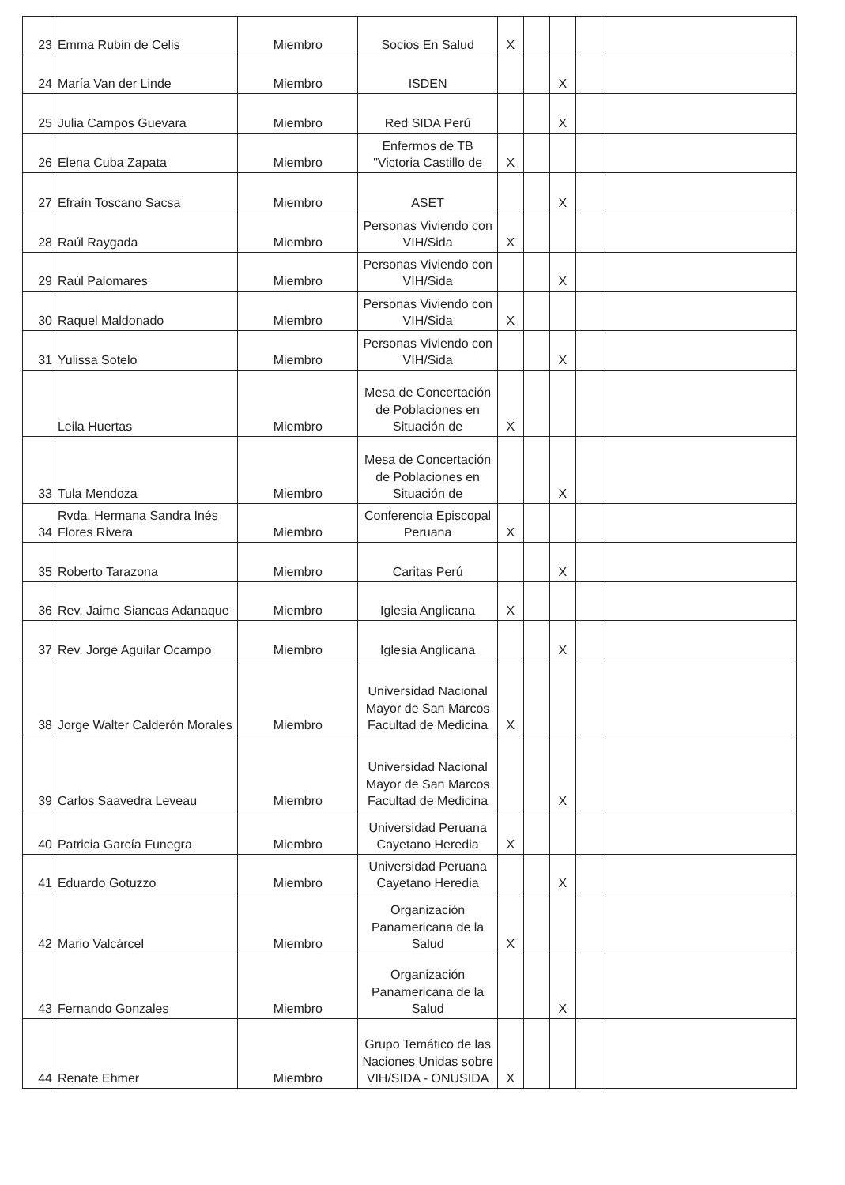| 23 | Emma Rubin de Celis | Miembro | Socios En Salud | X | | | | |
| 24 | María Van der Linde | Miembro | ISDEN | | | X | | |
| 25 | Julia Campos Guevara | Miembro | Red SIDA Perú | | | X | | |
| 26 | Elena Cuba Zapata | Miembro | Enfermos de TB "Victoria Castillo de | X | | | | |
| 27 | Efraín Toscano Sacsa | Miembro | ASET | | | X | | |
| 28 | Raúl Raygada | Miembro | Personas Viviendo con VIH/Sida | X | | | | |
| 29 | Raúl Palomares | Miembro | Personas Viviendo con VIH/Sida | | | X | | |
| 30 | Raquel Maldonado | Miembro | Personas Viviendo con VIH/Sida | X | | | | |
| 31 | Yulissa Sotelo | Miembro | Personas Viviendo con VIH/Sida | | | X | | |
| | Leila Huertas | Miembro | Mesa de Concertación de Poblaciones en Situación de | X | | | | |
| 33 | Tula Mendoza | Miembro | Mesa de Concertación de Poblaciones en Situación de | | | X | | |
| 34 | Rvda. Hermana Sandra Inés Flores Rivera | Miembro | Conferencia Episcopal Peruana | X | | | | |
| 35 | Roberto Tarazona | Miembro | Caritas Perú | | | X | | |
| 36 | Rev. Jaime Siancas Adanaque | Miembro | Iglesia Anglicana | X | | | | |
| 37 | Rev. Jorge Aguilar Ocampo | Miembro | Iglesia Anglicana | | | X | | |
| 38 | Jorge Walter Calderón Morales | Miembro | Universidad Nacional Mayor de San Marcos Facultad de Medicina | X | | | | |
| 39 | Carlos Saavedra Leveau | Miembro | Universidad Nacional Mayor de San Marcos Facultad de Medicina | | | X | | |
| 40 | Patricia García Funegra | Miembro | Universidad Peruana Cayetano Heredia | X | | | | |
| 41 | Eduardo Gotuzzo | Miembro | Universidad Peruana Cayetano Heredia | | | X | | |
| 42 | Mario Valcárcel | Miembro | Organización Panamericana de la Salud | X | | | | |
| 43 | Fernando Gonzales | Miembro | Organización Panamericana de la Salud | | | X | | |
| 44 | Renate Ehmer | Miembro | Grupo Temático de las Naciones Unidas sobre VIH/SIDA - ONUSIDA | X | | | | |